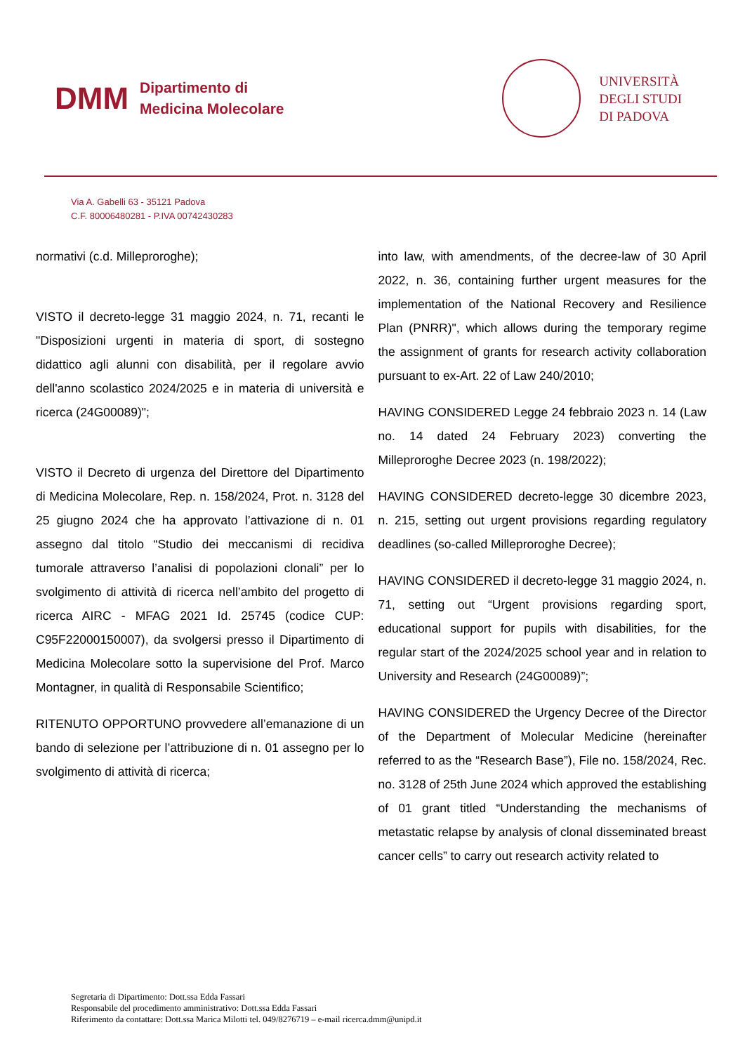DMM
Dipartimento di
Medicina Molecolare
UNIVERSITÀ
DEGLI STUDI
DI PADOVA
Via A. Gabelli 63 - 35121 Padova
C.F. 80006480281 - P.IVA 00742430283
normativi (c.d. Milleproroghe);
VISTO il decreto-legge 31 maggio 2024, n. 71, recanti le "Disposizioni urgenti in materia di sport, di sostegno didattico agli alunni con disabilità, per il regolare avvio dell'anno scolastico 2024/2025 e in materia di università e ricerca (24G00089)";
VISTO il Decreto di urgenza del Direttore del Dipartimento di Medicina Molecolare, Rep. n. 158/2024, Prot. n. 3128 del 25 giugno 2024 che ha approvato l’attivazione di n. 01 assegno dal titolo “Studio dei meccanismi di recidiva tumorale attraverso l’analisi di popolazioni clonali” per lo svolgimento di attività di ricerca nell’ambito del progetto di ricerca AIRC - MFAG 2021 Id. 25745 (codice CUP: C95F22000150007), da svolgersi presso il Dipartimento di Medicina Molecolare sotto la supervisione del Prof. Marco Montagner, in qualità di Responsabile Scientifico;
RITENUTO OPPORTUNO provvedere all’emanazione di un bando di selezione per l’attribuzione di n. 01 assegno per lo svolgimento di attività di ricerca;
into law, with amendments, of the decree-law of 30 April 2022, n. 36, containing further urgent measures for the implementation of the National Recovery and Resilience Plan (PNRR)", which allows during the temporary regime the assignment of grants for research activity collaboration pursuant to ex-Art. 22 of Law 240/2010;
HAVING CONSIDERED Legge 24 febbraio 2023 n. 14 (Law no. 14 dated 24 February 2023) converting the Milleproroghe Decree 2023 (n. 198/2022);
HAVING CONSIDERED decreto-legge 30 dicembre 2023, n. 215, setting out urgent provisions regarding regulatory deadlines (so-called Milleproroghe Decree);
HAVING CONSIDERED il decreto-legge 31 maggio 2024, n. 71, setting out “Urgent provisions regarding sport, educational support for pupils with disabilities, for the regular start of the 2024/2025 school year and in relation to University and Research (24G00089)”;
HAVING CONSIDERED the Urgency Decree of the Director of the Department of Molecular Medicine (hereinafter referred to as the “Research Base”), File no. 158/2024, Rec. no. 3128 of 25th June 2024 which approved the establishing of 01 grant titled “Understanding the mechanisms of metastatic relapse by analysis of clonal disseminated breast cancer cells” to carry out research activity related to
Segretaria di Dipartimento: Dott.ssa Edda Fassari
Responsabile del procedimento amministrativo: Dott.ssa Edda Fassari
Riferimento da contattare: Dott.ssa Marica Milotti tel. 049/8276719 – e-mail ricerca.dmm@unipd.it